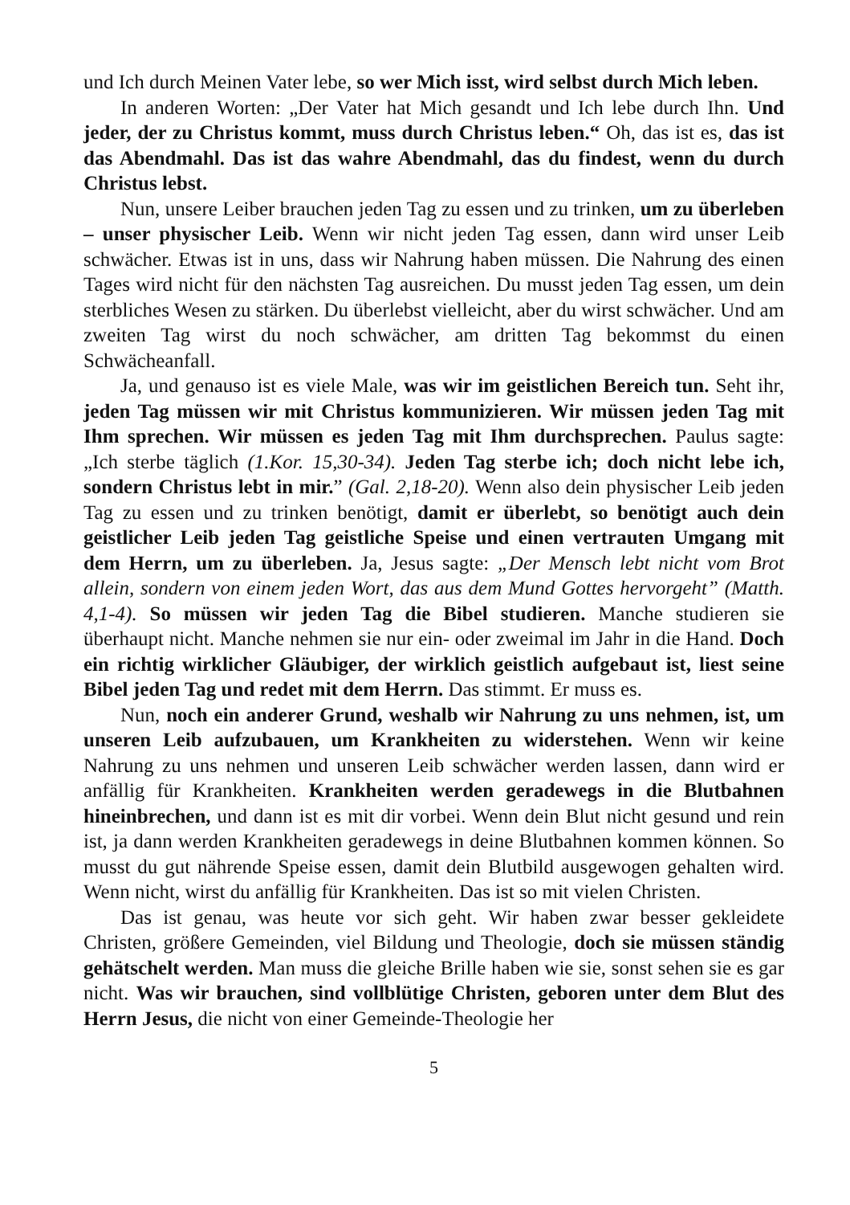und Ich durch Meinen Vater lebe, so wer Mich isst, wird selbst durch Mich leben.
In anderen Worten: „Der Vater hat Mich gesandt und Ich lebe durch Ihn. Und jeder, der zu Christus kommt, muss durch Christus leben.“ Oh, das ist es, das ist das Abendmahl. Das ist das wahre Abendmahl, das du findest, wenn du durch Christus lebst.
Nun, unsere Leiber brauchen jeden Tag zu essen und zu trinken, um zu überleben – unser physischer Leib. Wenn wir nicht jeden Tag essen, dann wird unser Leib schwächer. Etwas ist in uns, dass wir Nahrung haben müssen. Die Nahrung des einen Tages wird nicht für den nächsten Tag ausreichen. Du musst jeden Tag essen, um dein sterbliches Wesen zu stärken. Du überlebst vielleicht, aber du wirst schwächer. Und am zweiten Tag wirst du noch schwächer, am dritten Tag bekommst du einen Schwächeanfall.
Ja, und genauso ist es viele Male, was wir im geistlichen Bereich tun. Seht ihr, jeden Tag müssen wir mit Christus kommunizieren. Wir müssen jeden Tag mit Ihm sprechen. Wir müssen es jeden Tag mit Ihm durchsprechen. Paulus sagte: „Ich sterbe täglich (1.Kor. 15,30-34). Jeden Tag sterbe ich; doch nicht lebe ich, sondern Christus lebt in mir.” (Gal. 2,18-20). Wenn also dein physischer Leib jeden Tag zu essen und zu trinken benötigt, damit er überlebt, so benötigt auch dein geistlicher Leib jeden Tag geistliche Speise und einen vertrauten Umgang mit dem Herrn, um zu überleben. Ja, Jesus sagte: „Der Mensch lebt nicht vom Brot allein, sondern von einem jeden Wort, das aus dem Mund Gottes hervorgeht” (Matth. 4,1-4). So müssen wir jeden Tag die Bibel studieren. Manche studieren sie überhaupt nicht. Manche nehmen sie nur ein- oder zweimal im Jahr in die Hand. Doch ein richtig wirklicher Gläubiger, der wirklich geistlich aufgebaut ist, liest seine Bibel jeden Tag und redet mit dem Herrn. Das stimmt. Er muss es.
Nun, noch ein anderer Grund, weshalb wir Nahrung zu uns nehmen, ist, um unseren Leib aufzubauen, um Krankheiten zu widerstehen. Wenn wir keine Nahrung zu uns nehmen und unseren Leib schwächer werden lassen, dann wird er anfällig für Krankheiten. Krankheiten werden geradewegs in die Blutbahnen hineinbrechen, und dann ist es mit dir vorbei. Wenn dein Blut nicht gesund und rein ist, ja dann werden Krankheiten geradewegs in deine Blutbahnen kommen können. So musst du gut nährende Speise essen, damit dein Blutbild ausgewogen gehalten wird. Wenn nicht, wirst du anfällig für Krankheiten. Das ist so mit vielen Christen.
Das ist genau, was heute vor sich geht. Wir haben zwar besser gekleidete Christen, größere Gemeinden, viel Bildung und Theologie, doch sie müssen ständig gehätschelt werden. Man muss die gleiche Brille haben wie sie, sonst sehen sie es gar nicht. Was wir brauchen, sind vollblütige Christen, geboren unter dem Blut des Herrn Jesus, die nicht von einer Gemeinde-Theologie her
5